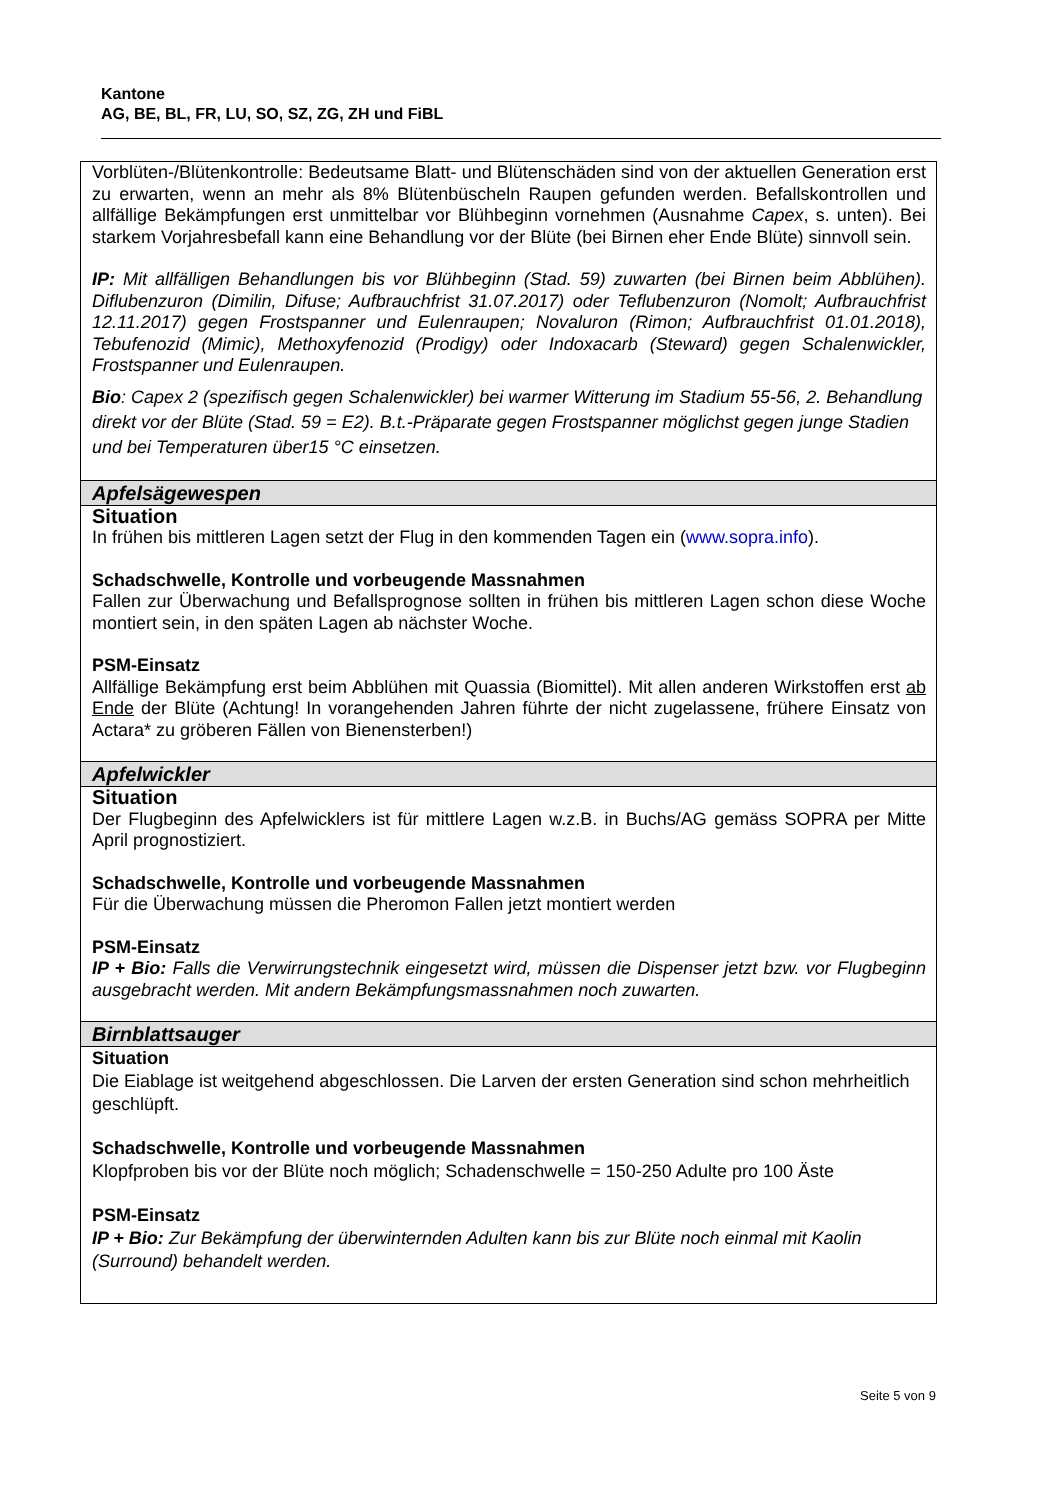Kantone
AG, BE, BL, FR, LU, SO, SZ, ZG, ZH und FiBL
| Vorblüten-/Blütenkontrolle: Bedeutsame Blatt- und Blütenschäden sind von der aktuellen Generation erst zu erwarten, wenn an mehr als 8% Blütenbüscheln Raupen gefunden werden. Befallskontrollen und allfällige Bekämpfungen erst unmittelbar vor Blühbeginn vornehmen (Ausnahme Capex , s. unten). Bei starkem Vorjahresbefall kann eine Behandlung vor der Blüte (bei Birnen eher Ende Blüte) sinnvoll sein. IP: Mit allfälligen Behandlungen bis vor Blühbeginn (Stad. 59) zuwarten (bei Birnen beim Abblühen). Diflubenzuron (Dimilin, Difuse; Aufbrauchfrist 31.07.2017) oder Teflubenzuron (Nomolt; Aufbrauchfrist 12.11.2017) gegen Frostspanner und Eulenraupen; Novaluron (Rimon; Aufbrauchfrist 01.01.2018), Tebufenozid (Mimic), Methoxyfenozid (Prodigy) oder Indoxacarb (Steward) gegen Schalenwickler, Frostspanner und Eulenraupen. Bio : Capex 2 (spezifisch gegen Schalenwickler) bei warmer Witterung im Stadium 55-56, 2. Behandlung direkt vor der Blüte (Stad. 59 = E2). B.t.-Präparate gegen Frostspanner möglichst gegen junge Stadien und bei Temperaturen über15 °C einsetzen. |
| Apfelsägewespen |
| Situation In frühen bis mittleren Lagen setzt der Flug in den kommenden Tagen ein ( www.sopra.info ). Schadschwelle, Kontrolle und vorbeugende Massnahmen Fallen zur Überwachung und Befallsprognose sollten in frühen bis mittleren Lagen schon diese Woche montiert sein, in den späten Lagen ab nächster Woche. PSM-Einsatz Allfällige Bekämpfung erst beim Abblühen mit Quassia (Biomittel). Mit allen anderen Wirkstoffen erst ab Ende der Blüte (Achtung! In vorangehenden Jahren führte der nicht zugelassene, frühere Einsatz von Actara* zu gröberen Fällen von Bienensterben!) |
| Apfelwickler |
| Situation Der Flugbeginn des Apfelwicklers ist für mittlere Lagen w.z.B. in Buchs/AG gemäss SOPRA per Mitte April prognostiziert. Schadschwelle, Kontrolle und vorbeugende Massnahmen Für die Überwachung müssen die Pheromon Fallen jetzt montiert werden PSM-Einsatz IP + Bio: Falls die Verwirrungstechnik eingesetzt wird, müssen die Dispenser jetzt bzw. vor Flugbeginn ausgebracht werden. Mit andern Bekämpfungsmassnahmen noch zuwarten. |
| Birnblattsauger |
| Situation Die Eiablage ist weitgehend abgeschlossen. Die Larven der ersten Generation sind schon mehrheitlich geschlüpft. Schadschwelle, Kontrolle und vorbeugende Massnahmen Klopfproben bis vor der Blüte noch möglich; Schadenschwelle = 150-250 Adulte pro 100 Äste PSM-Einsatz IP + Bio: Zur Bekämpfung der überwinternden Adulten kann bis zur Blüte noch einmal mit Kaolin (Surround) behandelt werden. |
Seite 5 von 9